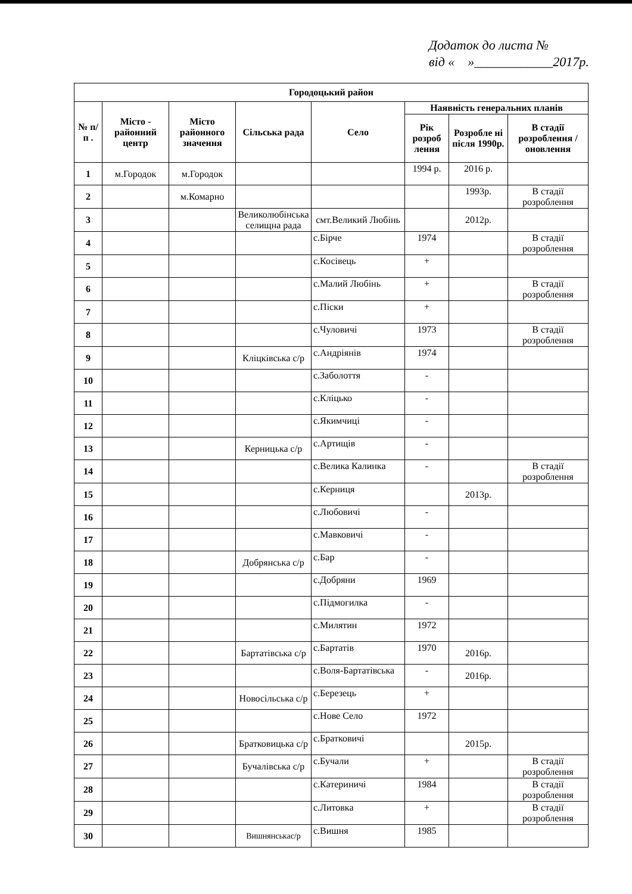Додаток до листа №
від « »____________2017р.
| Городоцький район | | | | | | | |
| --- | --- | --- | --- | --- | --- | --- | --- |
| № п/п . | Місто - районний центр | Місто районного значення | Сільська рада | Село | Наявність генеральних планів | | |
| | | | | | Рік розроб лення | Розробле ні після 1990р. | В стадії розроблення / оновлення |
| 1 | м.Городок | м.Городок | | | 1994 р. | 2016 р. | |
| 2 | | м.Комарно | | | | 1993р. | В стадії розроблення |
| 3 | | | Великолюбінська селищна рада | смт.Великий Любінь | | 2012р. | |
| 4 | | | | с.Бірче | 1974 | | В стадії розроблення |
| 5 | | | | с.Косівець | + | | |
| 6 | | | | с.Малий Любінь | + | | В стадії розроблення |
| 7 | | | | с.Піски | + | | |
| 8 | | | | с.Чуловичі | 1973 | | В стадії розроблення |
| 9 | | | Кліцківська с/р | с.Андріянів | 1974 | | |
| 10 | | | | с.Заболоття | - | | |
| 11 | | | | с.Кліцько | - | | |
| 12 | | | | с.Якимчиці | - | | |
| 13 | | | Керницька с/р | с.Артищів | - | | |
| 14 | | | | с.Велика Калинка | - | | В стадії розроблення |
| 15 | | | | с.Керниця | | 2013р. | |
| 16 | | | | с.Любовичі | - | | |
| 17 | | | | с.Мавковичі | - | | |
| 18 | | | Добрянська с/р | с.Бар | - | | |
| 19 | | | | с.Добряни | 1969 | | |
| 20 | | | | с.Підмогилка | - | | |
| 21 | | | | с.Милятин | 1972 | | |
| 22 | | | Бартатівська с/р | с.Бартатів | 1970 | 2016р. | |
| 23 | | | | с.Воля-Бартатівська | - | 2016р. | |
| 24 | | | Новосільська с/р | с.Березець | + | | |
| 25 | | | | с.Нове Село | 1972 | | |
| 26 | | | Братковицька с/р | с.Братковичі | | 2015р. | |
| 27 | | | Бучалівська с/р | с.Бучали | + | | В стадії розроблення |
| 28 | | | | с.Катериничі | 1984 | | В стадії розроблення |
| 29 | | | | с.Литовка | + | | В стадії розроблення |
| 30 | | | Вишнянськас/р | с.Вишня | 1985 | | |